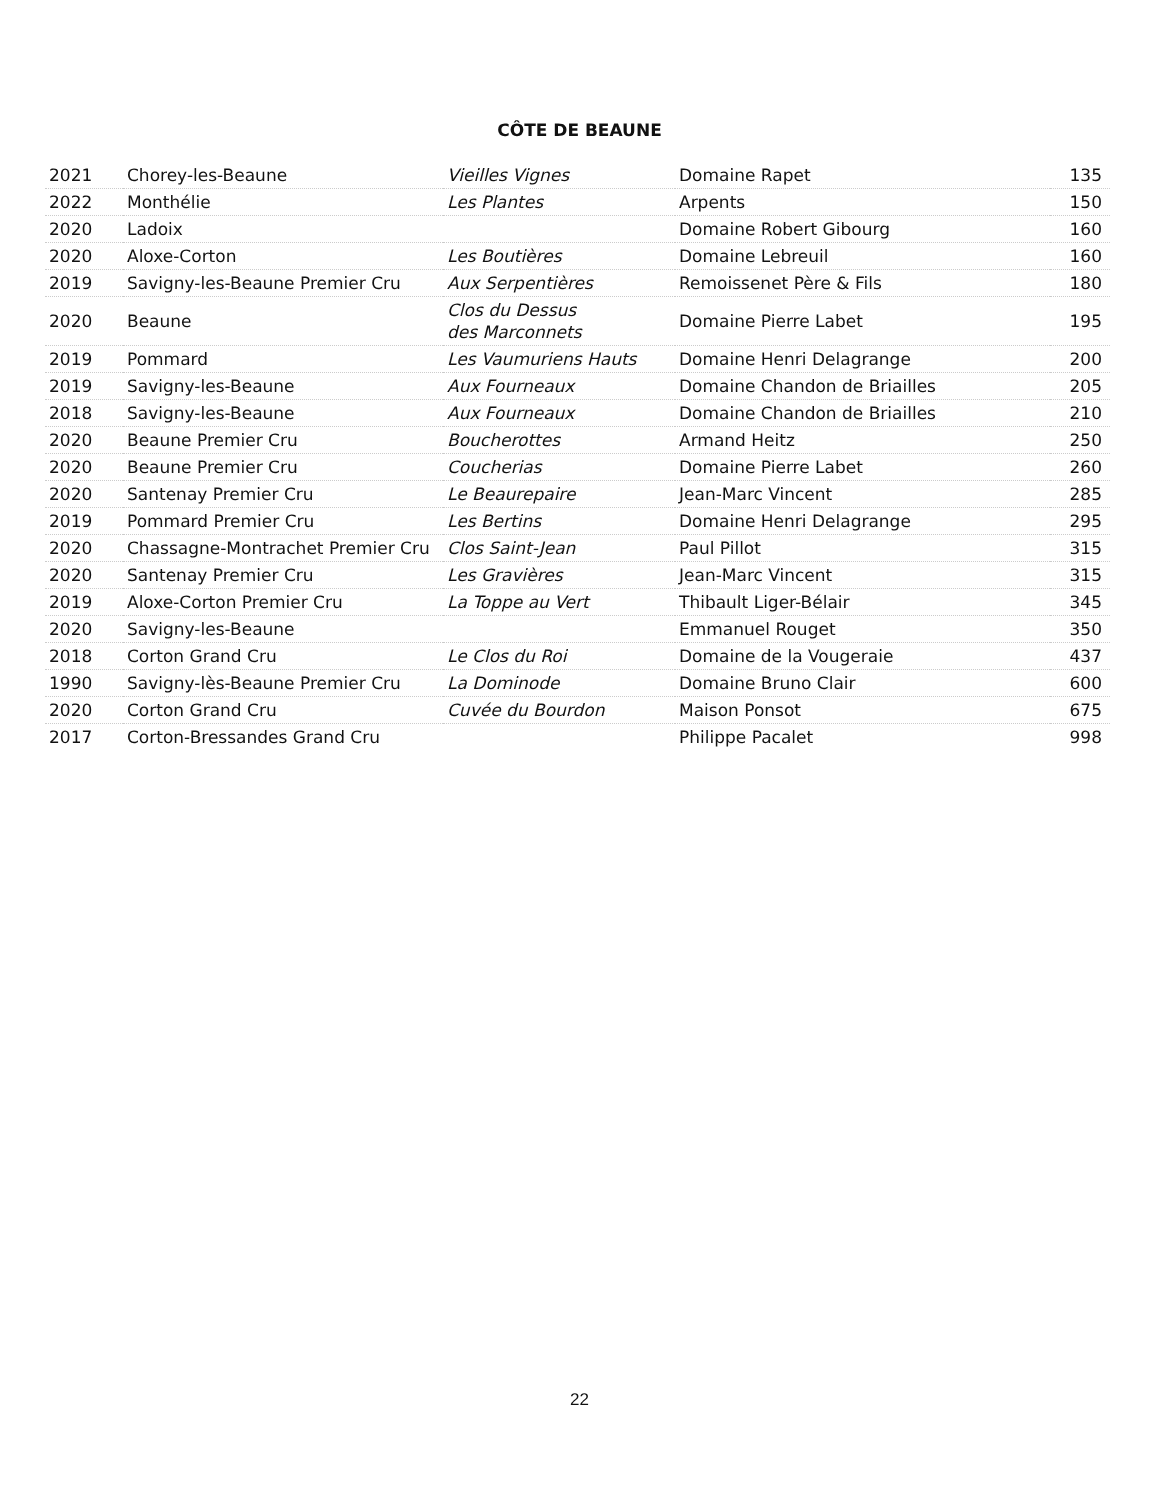CÔTE DE BEAUNE
| 2021 | Chorey-les-Beaune | Vieilles Vignes | Domaine Rapet | 135 |
| 2022 | Monthélie | Les Plantes | Arpents | 150 |
| 2020 | Ladoix | | Domaine Robert Gibourg | 160 |
| 2020 | Aloxe-Corton | Les Boutières | Domaine Lebreuil | 160 |
| 2019 | Savigny-les-Beaune Premier Cru | Aux Serpentières | Remoissenet Père & Fils | 180 |
| 2020 | Beaune | Clos du Dessus des Marconnets | Domaine Pierre Labet | 195 |
| 2019 | Pommard | Les Vaumuriens Hauts | Domaine Henri Delagrange | 200 |
| 2019 | Savigny-les-Beaune | Aux Fourneaux | Domaine Chandon de Briailles | 205 |
| 2018 | Savigny-les-Beaune | Aux Fourneaux | Domaine Chandon de Briailles | 210 |
| 2020 | Beaune Premier Cru | Boucherottes | Armand Heitz | 250 |
| 2020 | Beaune Premier Cru | Coucherias | Domaine Pierre Labet | 260 |
| 2020 | Santenay Premier Cru | Le Beaurepaire | Jean-Marc Vincent | 285 |
| 2019 | Pommard Premier Cru | Les Bertins | Domaine Henri Delagrange | 295 |
| 2020 | Chassagne-Montrachet Premier Cru | Clos Saint-Jean | Paul Pillot | 315 |
| 2020 | Santenay Premier Cru | Les Gravières | Jean-Marc Vincent | 315 |
| 2019 | Aloxe-Corton Premier Cru | La Toppe au Vert | Thibault Liger-Bélair | 345 |
| 2020 | Savigny-les-Beaune | | Emmanuel Rouget | 350 |
| 2018 | Corton Grand Cru | Le Clos du Roi | Domaine de la Vougeraie | 437 |
| 1990 | Savigny-lès-Beaune Premier Cru | La Dominode | Domaine Bruno Clair | 600 |
| 2020 | Corton Grand Cru | Cuvée du Bourdon | Maison Ponsot | 675 |
| 2017 | Corton-Bressandes Grand Cru | | Philippe Pacalet | 998 |
22